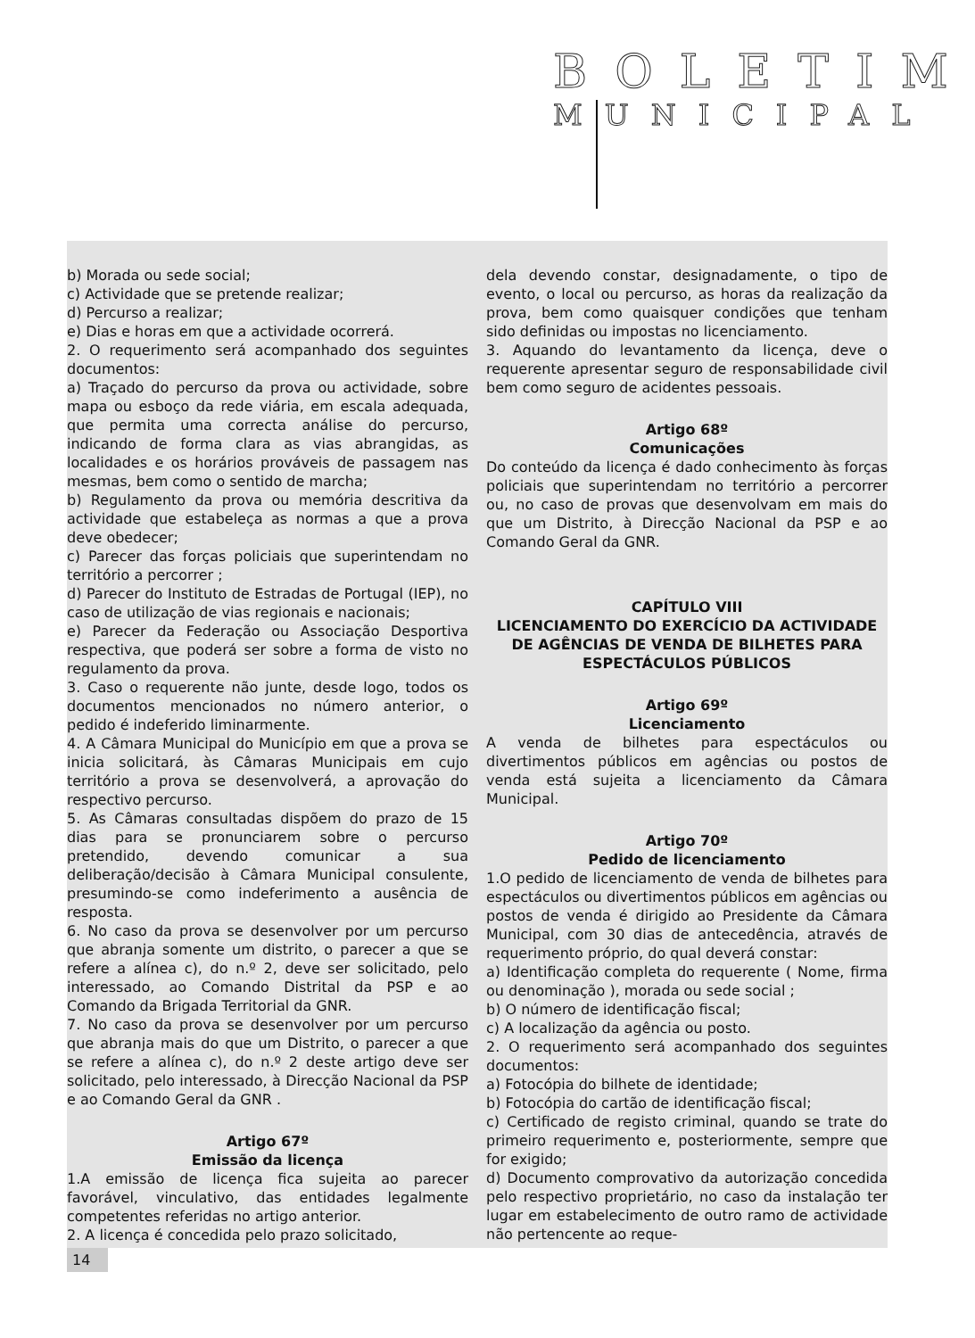BOLETIM
MUNICIPAL
b) Morada ou sede social;
c) Actividade que se pretende realizar;
d) Percurso a realizar;
e) Dias e horas em que a actividade ocorrerá.
2. O requerimento será acompanhado dos seguintes documentos:
a) Traçado do percurso da prova ou actividade, sobre mapa ou esboço da rede viária, em escala adequada, que permita uma correcta análise do percurso, indicando de forma clara as vias abrangidas, as localidades e os horários prováveis de passagem nas mesmas, bem como o sentido de marcha;
b) Regulamento da prova ou memória descritiva da actividade que estabeleça as normas a que a prova deve obedecer;
c) Parecer das forças policiais que superintendam no território a percorrer ;
d) Parecer do Instituto de Estradas de Portugal (IEP), no caso de utilização de vias regionais e nacionais;
e) Parecer da Federação ou Associação Desportiva respectiva, que poderá ser sobre a forma de visto no regulamento da prova.
3. Caso o requerente não junte, desde logo, todos os documentos mencionados no número anterior, o pedido é indeferido liminarmente.
4. A Câmara Municipal do Município em que a prova se inicia solicitará, às Câmaras Municipais em cujo território a prova se desenvolverá, a aprovação do respectivo percurso.
5. As Câmaras consultadas dispõem do prazo de 15 dias para se pronunciarem sobre o percurso pretendido, devendo comunicar a sua deliberação/decisão à Câmara Municipal consulente, presumindo-se como indeferimento a ausência de resposta.
6. No caso da prova se desenvolver por um percurso que abranja somente um distrito, o parecer a que se refere a alínea c), do n.º 2, deve ser solicitado, pelo interessado, ao Comando Distrital da PSP e ao Comando da Brigada Territorial da GNR.
7. No caso da prova se desenvolver por um percurso que abranja mais do que um Distrito, o parecer a que se refere a alínea c), do n.º 2 deste artigo deve ser solicitado, pelo interessado, à Direcção Nacional da PSP e ao Comando Geral da GNR .
Artigo 67º
Emissão da licença
1.A emissão de licença fica sujeita ao parecer favorável, vinculativo, das entidades legalmente competentes referidas no artigo anterior.
2. A licença é concedida pelo prazo solicitado,
dela devendo constar, designadamente, o tipo de evento, o local ou percurso, as horas da realização da prova, bem como quaisquer condições que tenham sido definidas ou impostas no licenciamento.
3. Aquando do levantamento da licença, deve o requerente apresentar seguro de responsabilidade civil bem como seguro de acidentes pessoais.
Artigo 68º
Comunicações
Do conteúdo da licença é dado conhecimento às forças policiais que superintendam no território a percorrer ou, no caso de provas que desenvolvam em mais do que um Distrito, à Direcção Nacional da PSP e ao Comando Geral da GNR.
CAPÍTULO VIII
LICENCIAMENTO DO EXERCÍCIO DA ACTIVIDADE DE AGÊNCIAS DE VENDA DE BILHETES PARA ESPECTÁCULOS PÚBLICOS
Artigo 69º
Licenciamento
A venda de bilhetes para espectáculos ou divertimentos públicos em agências ou postos de venda está sujeita a licenciamento da Câmara Municipal.
Artigo 70º
Pedido de licenciamento
1.O pedido de licenciamento de venda de bilhetes para espectáculos ou divertimentos públicos em agências ou postos de venda é dirigido ao Presidente da Câmara Municipal, com 30 dias de antecedência, através de requerimento próprio, do qual deverá constar:
a) Identificação completa do requerente ( Nome, firma ou denominação ), morada ou sede social ;
b) O número de identificação fiscal;
c) A localização da agência ou posto.
2. O requerimento será acompanhado dos seguintes documentos:
a) Fotocópia do bilhete de identidade;
b) Fotocópia do cartão de identificação fiscal;
c) Certificado de registo criminal, quando se trate do primeiro requerimento e, posteriormente, sempre que for exigido;
d) Documento comprovativo da autorização concedida pelo respectivo proprietário, no caso da instalação ter lugar em estabelecimento de outro ramo de actividade não pertencente ao reque-
14